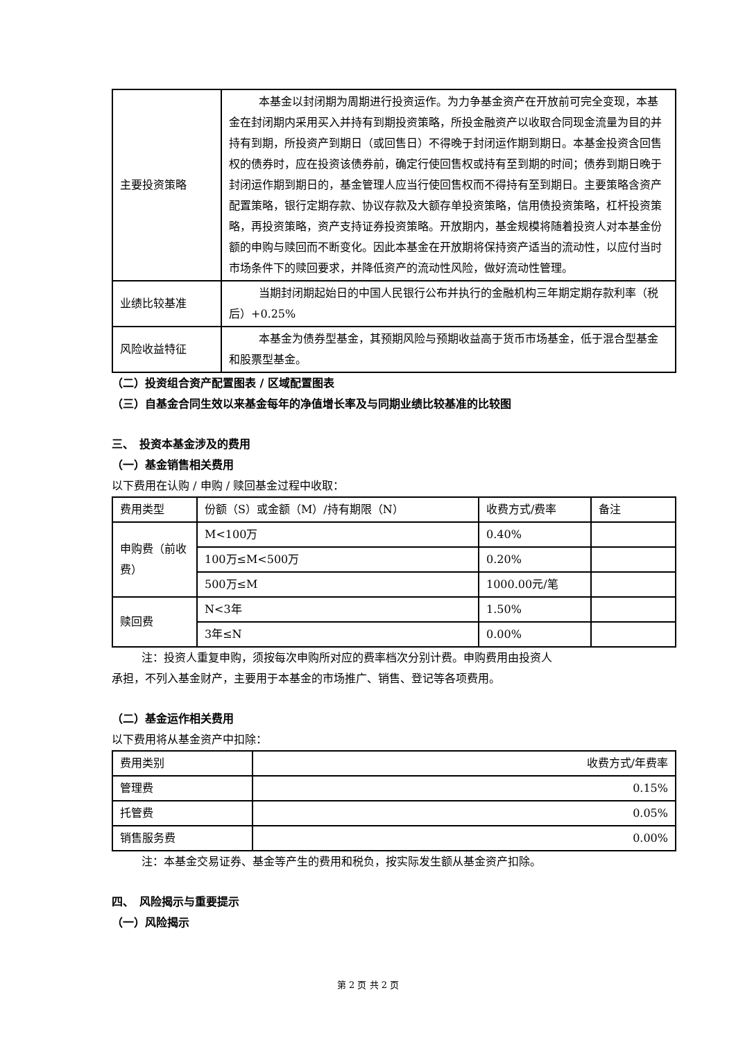| 主要投资策略 | 本基金以封闭期为周期进行投资运作。为力争基金资产在开放前可完全变现，本基金在封闭期内采用买入并持有到期投资策略，所投金融资产以收取合同现金流量为目的并持有到期，所投资产到期日（或回售日）不得晚于封闭运作期到期日。本基金投资含回售权的债券时，应在投资该债券前，确定行使回售权或持有至到期的时间；债券到期日晚于封闭运作期到期日的，基金管理人应当行使回售权而不得持有至到期日。主要策略含资产配置策略，银行定期存款、协议存款及大额存单投资策略，信用债投资策略，杠杆投资策略，再投资策略，资产支持证券投资策略。开放期内，基金规模将随着投资人对本基金份额的申购与赎回而不断变化。因此本基金在开放期将保持资产适当的流动性，以应付当时市场条件下的赎回要求，并降低资产的流动性风险，做好流动性管理。 |
| 业绩比较基准 | 当期封闭期起始日的中国人民银行公布并执行的金融机构三年期定期存款利率（税后）+0.25% |
| 风险收益特征 | 本基金为债券型基金，其预期风险与预期收益高于货币市场基金，低于混合型基金和股票型基金。 |
（二）投资组合资产配置图表 / 区域配置图表
（三）自基金合同生效以来基金每年的净值增长率及与同期业绩比较基准的比较图
三、　投资本基金涉及的费用
（一）基金销售相关费用
以下费用在认购 / 申购 / 赎回基金过程中收取：
| 费用类型 | 份额（S）或金额（M）/持有期限（N） | 收费方式/费率 | 备注 |
| --- | --- | --- | --- |
| 申购费（前收费） | M<100万 | 0.40% | |
| | 100万≤M<500万 | 0.20% | |
| | 500万≤M | 1000.00元/笔 | |
| 赎回费 | N<3年 | 1.50% | |
| | 3年≤N | 0.00% | |
注：投资人重复申购，须按每次申购所对应的费率档次分别计费。申购费用由投资人
承担，不列入基金财产，主要用于本基金的市场推广、销售、登记等各项费用。
（二）基金运作相关费用
以下费用将从基金资产中扣除：
| 费用类别 | 收费方式/年费率 |
| 管理费 | 0.15% |
| 托管费 | 0.05% |
| 销售服务费 | 0.00% |
注：本基金交易证券、基金等产生的费用和税负，按实际发生额从基金资产扣除。
四、　风险揭示与重要提示
（一）风险揭示
第 2 页 共 2 页